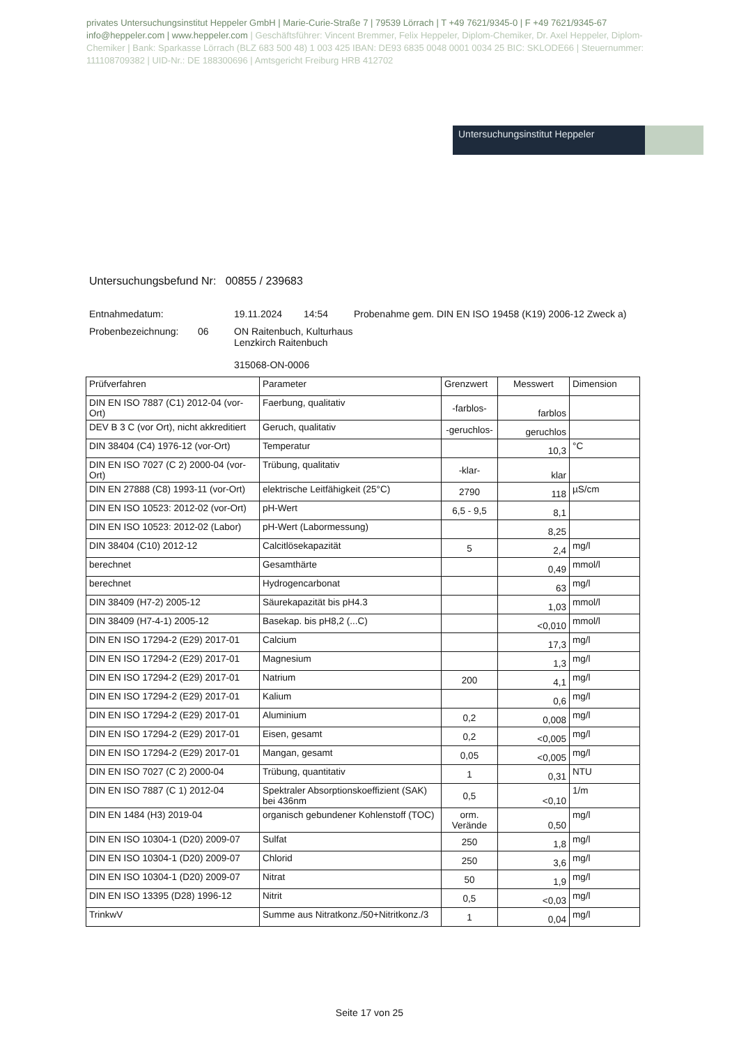privates Untersuchungsinstitut Heppeler GmbH | Marie-Curie-Straße 7 | 79539 Lörrach | T +49 7621/9345-0 | F +49 7621/9345-67 info@heppeler.com | www.heppeler.com | Geschäftsführer: Vincent Bremmer, Felix Heppeler, Diplom-Chemiker, Dr. Axel Heppeler, Diplom-Chemiker | Bank: Sparkasse Lörrach (BLZ 683 500 48) 1 003 425 IBAN: DE93 6835 0048 0001 0034 25 BIC: SKLODE66 | Steuernummer: 111108709382 | UID-Nr.: DE 188300696 | Amtsgericht Freiburg HRB 412702
Untersuchungsinstitut Heppeler
Untersuchungsbefund Nr: 00855 / 239683
Entnahmedatum: 19.11.2024 14:54 Probenahme gem. DIN EN ISO 19458 (K19) 2006-12 Zweck a)
Probenbezeichnung: 06 ON Raitenbuch, Kulturhaus
Lenzkirch Raitenbuch
315068-ON-0006
| Prüfverfahren | Parameter | Grenzwert | Messwert | Dimension |
| --- | --- | --- | --- | --- |
| DIN EN ISO 7887 (C1) 2012-04 (vor-Ort) | Faerbung, qualitativ | -farblos- | farblos | |
| DEV B 3 C (vor Ort), nicht akkreditiert | Geruch, qualitativ | -geruchlos- | geruchlos | |
| DIN 38404 (C4) 1976-12 (vor-Ort) | Temperatur | | 10,3 | °C |
| DIN EN ISO 7027 (C 2) 2000-04 (vor-Ort) | Trübung, qualitativ | -klar- | klar | |
| DIN EN 27888 (C8) 1993-11 (vor-Ort) | elektrische Leitfähigkeit (25°C) | 2790 | 118 | µS/cm |
| DIN EN ISO 10523: 2012-02 (vor-Ort) | pH-Wert | 6,5 - 9,5 | 8,1 | |
| DIN EN ISO 10523: 2012-02 (Labor) | pH-Wert (Labormessung) | | 8,25 | |
| DIN 38404 (C10) 2012-12 | Calcitlösekapazität | 5 | 2,4 | mg/l |
| berechnet | Gesamthärte | | 0,49 | mmol/l |
| berechnet | Hydrogencarbonat | | 63 | mg/l |
| DIN 38409 (H7-2) 2005-12 | Säurekapazität bis pH4.3 | | 1,03 | mmol/l |
| DIN 38409 (H7-4-1) 2005-12 | Basekap. bis pH8,2 (...C) | | <0,010 | mmol/l |
| DIN EN ISO 17294-2 (E29) 2017-01 | Calcium | | 17,3 | mg/l |
| DIN EN ISO 17294-2 (E29) 2017-01 | Magnesium | | 1,3 | mg/l |
| DIN EN ISO 17294-2 (E29) 2017-01 | Natrium | 200 | 4,1 | mg/l |
| DIN EN ISO 17294-2 (E29) 2017-01 | Kalium | | 0,6 | mg/l |
| DIN EN ISO 17294-2 (E29) 2017-01 | Aluminium | 0,2 | 0,008 | mg/l |
| DIN EN ISO 17294-2 (E29) 2017-01 | Eisen, gesamt | 0,2 | <0,005 | mg/l |
| DIN EN ISO 17294-2 (E29) 2017-01 | Mangan, gesamt | 0,05 | <0,005 | mg/l |
| DIN EN ISO 7027 (C 2) 2000-04 | Trübung, quantitativ | 1 | 0,31 | NTU |
| DIN EN ISO 7887 (C 1) 2012-04 | Spektraler Absorptionskoeffizient (SAK) bei 436nm | 0,5 | <0,10 | 1/m |
| DIN EN 1484 (H3) 2019-04 | organisch gebundener Kohlenstoff (TOC) | orm. Verände | 0,50 | mg/l |
| DIN EN ISO 10304-1 (D20) 2009-07 | Sulfat | 250 | 1,8 | mg/l |
| DIN EN ISO 10304-1 (D20) 2009-07 | Chlorid | 250 | 3,6 | mg/l |
| DIN EN ISO 10304-1 (D20) 2009-07 | Nitrat | 50 | 1,9 | mg/l |
| DIN EN ISO 13395 (D28) 1996-12 | Nitrit | 0,5 | <0,03 | mg/l |
| TrinkwV | Summe aus Nitratkonz./50+Nitritkonz./3 | 1 | 0,04 | mg/l |
Seite 17 von 25